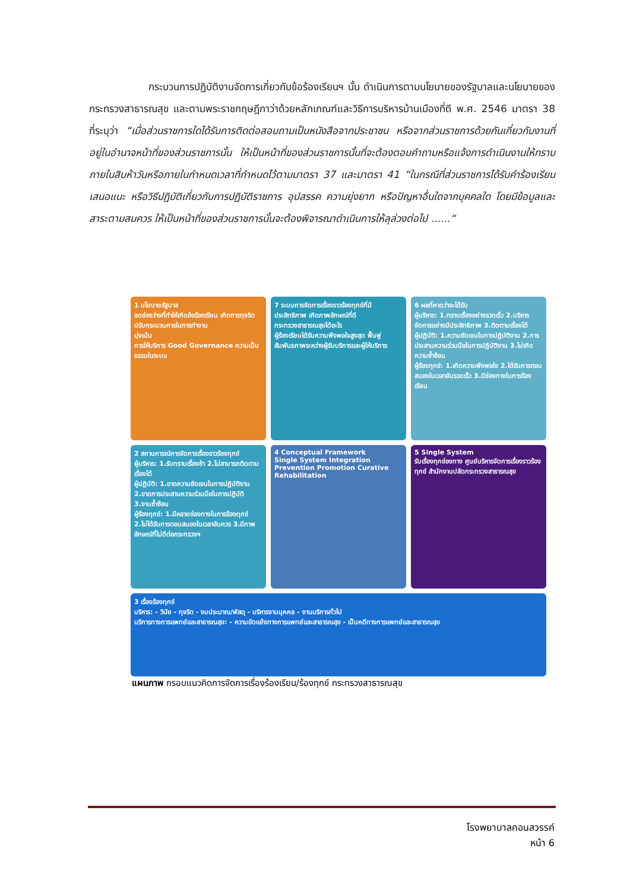กระบวนการปฏิบัติงานจัดการเกี่ยวกับข้อร้องเรียนฯ นั้น ดำเนินการตามนโยบายของรัฐบาลและนโยบายของกระทรวงสาธารณสุข และตามพระราชกฤษฎีกาว่าด้วยหลักเกณฑ์และวิธีการบริหารบ้านเมืองที่ดี พ.ศ. 2546 มาตรา 38 ที่ระบุว่า “เมื่อส่วนราชการใดได้รับการติดต่อสอบถามเป็นหนังสือจากประชาชน หรือจากส่วนราชการด้วยกันเกี่ยวกับงานที่อยู่ในอำนาจหน้าที่ของส่วนราชการนั้น ให้เป็นหน้าที่ของส่วนราชการนั้นที่จะต้องตอบคำถามหรือแจ้งการดำเนินงานให้ทราบภายในสิบห้าวันหรือภายในกำหนดเวลาที่กำหนดไว้ตามมาตรา 37 และมาตรา 41 “ในกรณีที่ส่วนราชการได้รับคำร้องเรียน เสนอแนะ หรือวิธีปฏิบัติเกี่ยวกับการปฏิบัติราชการ อุปสรรค ความยุ่งยาก หรือปัญหาอื่นใดจากบุคคลใด โดยมีข้อมูลและสาระตามสมควร ให้เป็นหน้าที่ของส่วนราชการนั้นจะต้องพิจารณาดำเนินการให้ลุล่วงต่อไป ......“
1 นโยบายรัฐบาล
ลดช่องว่างที่ทำให้เกิดข้อร้องเรียน เกิดการทุจริต ปรับกระบวนการในการทำงาน
มุ่งเน้น
การให้บริการ Good Governance ความเป็นธรรมในระบบ
7 ระบบการจัดการเรื่องราวร้องทุกข์ที่มีประสิทธิภาพ เกิดภาพลักษณ์ที่ดี
กระทรวงสาธารณสุขได้อะไร
ผู้ร้องเรียนได้รับความพึงพอใจสูงสุด ฟื้นฟูสัมพันธภาพระหว่างผู้รับบริการและผู้ให้บริการ
6 ผลที่คาดว่าจะได้รับ
ผู้บริหาร: 1.ทราบเรื่องอย่างรวดเร็ว 2.บริหารจัดการอย่างมีประสิทธิภาพ 3.ติดตามเรื่องได้
ผู้ปฏิบัติ: 1.ความชัดเจนในการปฏิบัติงาน 2.การประสานความร่วมมือในการปฏิบัติงาน 3.ไม่เกิดความซ้ำซ้อน
ผู้ร้องทุกข์: 1.เกิดความพึงพอใจ 2.ได้รับการตอบสนองในเวลาอันรวดเร็ว 3.มีช่องทางในการร้องเรียน
2 สถานการณ์การจัดการเรื่องราวร้องทุกข์
ผู้บริหาร: 1.รับทราบเรื่องช้า 2.ไม่สามารถติดตามเรื่องได้
ผู้ปฏิบัติ: 1.ขาดความชัดเจนในการปฏิบัติงาน 2.ขาดการประสานความร่วมมือในการปฏิบัติ 3.งานซ้ำซ้อน
ผู้ร้องทุกข์: 1.มีหลายช่องทางในการร้องทุกข์ 2.ไม่ได้รับการตอบสนองในเวลาอันควร 3.มีภาพลักษณ์ที่ไม่ดีต่อกระทรวงฯ
4 Conceptual Framework
Single System Integration Prevention Promotion Curative Rehabilitation
5 Single System
รับเรื่องทุกช่องทาง ศูนย์บริหารจัดการเรื่องราวร้องทุกข์ สำนักงานปลัดกระทรวงสาธารณสุข
3 เรื่องร้องทุกข์
บริหาร: - วินัย - ทุจริต - งบประมาณ/พัสดุ - บริหารงานบุคคล - งานบริการทั่วไป
บริการทางการแพทย์และสาธารณสุข: - ความขัดแย้งทางการแพทย์และสาธารณสุข - เป็นคดีทางการแพทย์และสาธารณสุข
แผนภาพ กรอบแนวคิดการจัดการเรื่องร้องเรียน/ร้องทุกข์ กระทรวงสาธารณสุข
โรงพยาบาลคอนสวรรค์
หน้า 6